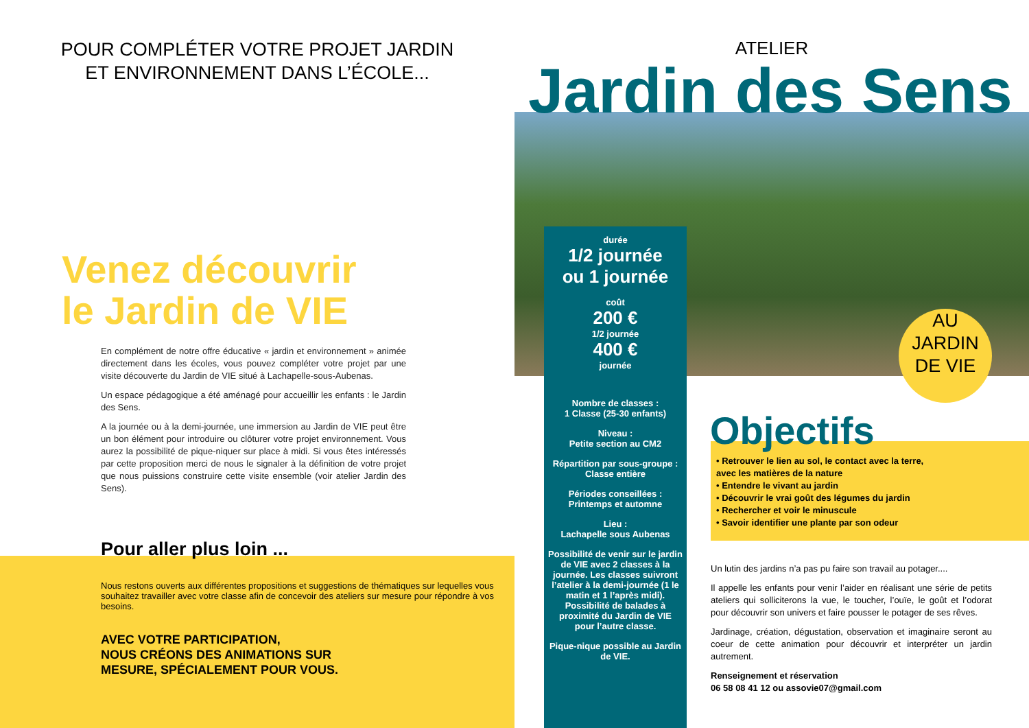POUR COMPLÉTER VOTRE PROJET JARDIN
ET ENVIRONNEMENT DANS L’ÉCOLE...
Venez découvrir
le Jardin de VIE
En complément de notre offre éducative « jardin et environnement » animée directement dans les écoles, vous pouvez compléter votre projet par une visite découverte du Jardin de VIE situé à Lachapelle-sous-Aubenas.
Un espace pédagogique a été aménagé pour accueillir les enfants : le Jardin des Sens.
A la journée ou à la demi-journée, une immersion au Jardin de VIE peut être un bon élément pour introduire ou clôturer votre projet environnement. Vous aurez la possibilité de pique-niquer sur place à midi. Si vous êtes intéressés par cette proposition merci de nous le signaler à la définition de votre projet que nous puissions construire cette visite ensemble (voir atelier Jardin des Sens).
Pour aller plus loin ...
Nous restons ouverts aux différentes propositions et suggestions de thématiques sur lequelles vous souhaitez travailler avec votre classe afin de concevoir des ateliers sur mesure pour répondre à vos besoins.
AVEC VOTRE PARTICIPATION,
NOUS CRÉONS DES ANIMATIONS SUR
MESURE, SPÉCIALEMENT POUR VOUS.
ATELIER
Jardin des Sens
durée
1/2 journée
ou 1 journée
coût
200 €
1/2 journée
400 €
journée
Nombre de classes :
1 Classe (25-30 enfants)
Niveau :
Petite section au CM2
Répartition par sous-groupe :
Classe entière
Périodes conseillées :
Printemps et automne
Lieu :
Lachapelle sous Aubenas
Possibilité de venir sur le jardin de VIE avec 2 classes à la journée. Les classes suivront l’atelier à la demi-journée (1 le matin et 1 l’après midi). Possibilité de balades à proximité du Jardin de VIE pour l’autre classe.
Pique-nique possible au Jardin de VIE.
AU
JARDIN
DE VIE
• Retrouver le lien au sol, le contact avec la terre,
avec les matières de la nature
• Entendre le vivant au jardin
• Découvrir le vrai goût des légumes du jardin
• Rechercher et voir le minuscule
• Savoir identifier une plante par son odeur
Objectifs
Un lutin des jardins n’a pas pu faire son travail au potager....
Il appelle les enfants pour venir l’aider en réalisant une série de petits ateliers qui solliciterons la vue, le toucher, l’ouïe, le goût et l’odorat pour découvrir son univers et faire pousser le potager de ses rêves.
Jardinage, création, dégustation, observation et imaginaire seront au coeur de cette animation pour découvrir et interpréter un jardin autrement.
Renseignement et réservation
06 58 08 41 12 ou assovie07@gmail.com